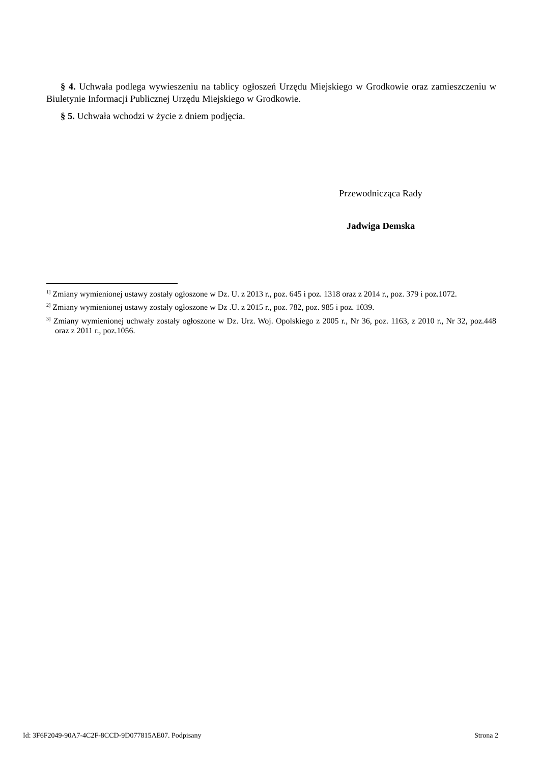§ 4. Uchwała podlega wywieszeniu na tablicy ogłoszeń Urzędu Miejskiego w Grodkowie oraz zamieszczeniu w Biuletynie Informacji Publicznej Urzędu Miejskiego w Grodkowie.
§ 5. Uchwała wchodzi w życie z dniem podjęcia.
Przewodnicząca Rady
Jadwiga Demska
<sup>1]</sup> Zmiany wymienionej ustawy zostały ogłoszone w Dz. U. z 2013 r., poz. 645 i poz. 1318 oraz z 2014 r., poz. 379 i poz.1072.
<sup>2]</sup> Zmiany wymienionej ustawy zostały ogłoszone w Dz .U. z 2015 r., poz. 782, poz. 985 i poz. 1039.
<sup>3]</sup> Zmiany wymienionej uchwały zostały ogłoszone w Dz. Urz. Woj. Opolskiego z 2005 r., Nr 36, poz. 1163, z 2010 r., Nr 32, poz.448 oraz z 2011 r., poz.1056.
Id: 3F6F2049-90A7-4C2F-8CCD-9D077815AE07. Podpisany Strona 2